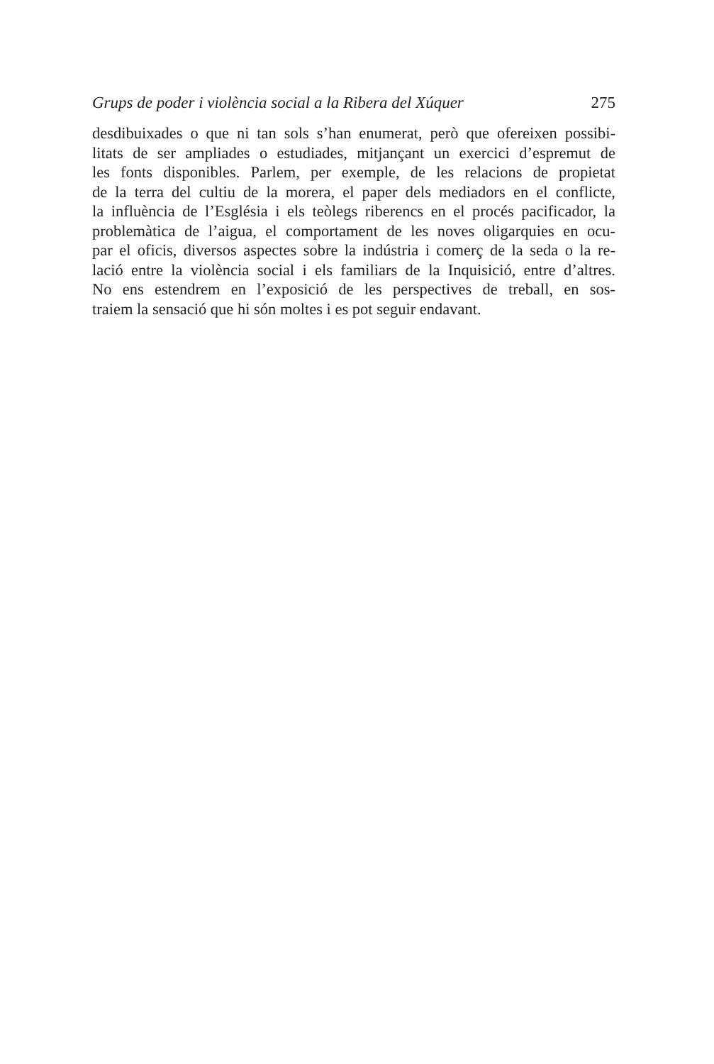Grups de poder i violència social a la Ribera del Xúquer 275
desdibuixades o que ni tan sols s’han enumerat, però que ofereixen possibi-
litats de ser ampliades o estudiades, mitjançant un exercici d’espremut de
les fonts disponibles. Parlem, per exemple, de les relacions de propietat
de la terra del cultiu de la morera, el paper dels mediadors en el conflicte,
la influència de l’Església i els teòlegs riberencs en el procés pacificador, la
problemàtica de l’aigua, el comportament de les noves oligarquies en ocu-
par el oficis, diversos aspectes sobre la indústria i comerç de la seda o la re-
lació entre la violència social i els familiars de la Inquisició, entre d’altres.
No ens estendrem en l’exposició de les perspectives de treball, en sos-
traiem la sensació que hi són moltes i es pot seguir endavant.